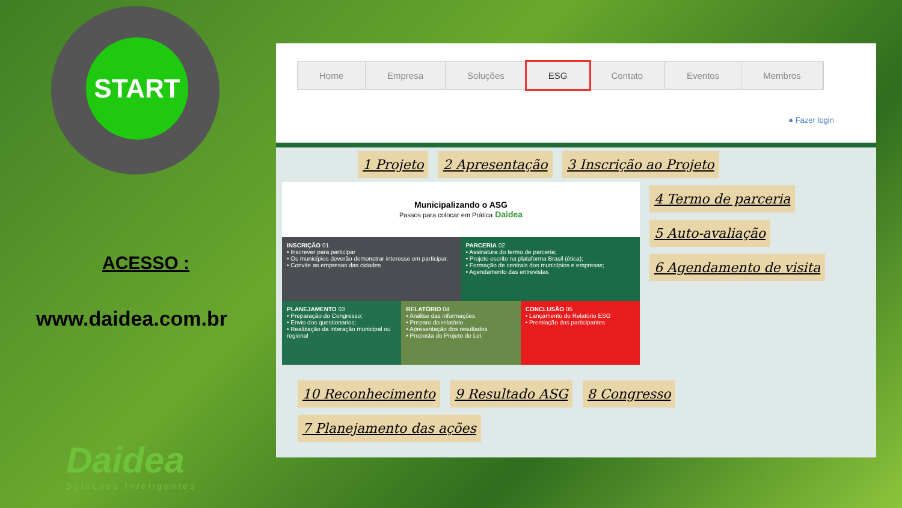START
ACESSO :
www.daidea.com.br
Daidea
Soluções Inteligentes
Home Empresa Soluções ESG Contato Eventos Membros
● Fazer login
1 Projeto 2 Apresentação 3 Inscrição ao Projeto
Municipalizando o ASG
Passos para colocar em Prática Daidea
INSCRIÇÃO 01
• Inscrever para participar
• Os municípios deverão demonstrar interesse em participar.
• Convite as empresas das cidades
PARCERIA 02
• Assinatura do termo de parceria;
• Projeto escrito na plataforma Brasil (ética);
• Formação de centrais dos municípios e empresas;
• Agendamento das entrevistas
PLANEJAMENTO 03
• Preparação do Congresso;
• Envio dos questionarios;
• Realização da interação municipal ou regional
RELATÓRIO 04
• Análise das informações
• Preparo do relatório
• Apresentação dos resultados
• Proposta do Projeto de Lei.
CONCLUSÃO 05
• Lançamento do Relatório ESG
• Premiação dos participantes
4 Termo de parceria
5 Auto-avaliação
6 Agendamento de visita
10 Reconhecimento 9 Resultado ASG 8 Congresso 7 Planejamento das ações